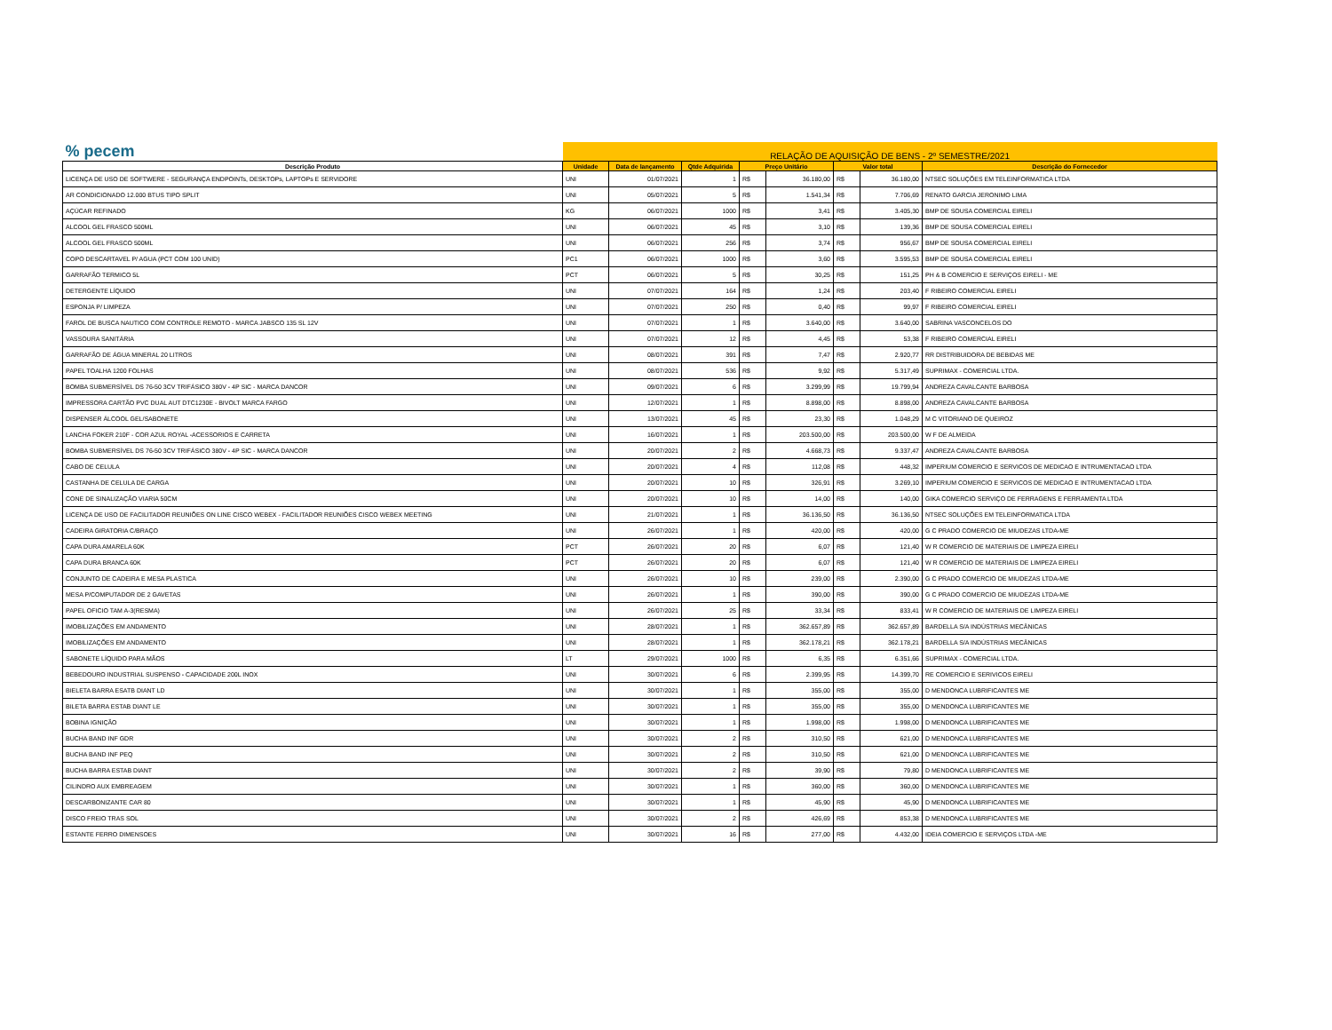| % pecem | RELAÇÃO DE AQUISIÇÃO DE BENS - 2º SEMESTRE/2021 | | | | | | | |
| Descrição Produto | Unidade | Data de lançamento | Qtde Adquirida | Preço Unitário | | Valor total | | Descrição do Fornecedor |
| LICENÇA DE USO DE SOFTWERE - SEGURANÇA ENDPOINTs, DESKTOPs, LAPTOPs E SERVIDORE | UNI | 01/07/2021 | 1 | R$ | 36.180,00 | R$ | 36.180,00 | NTSEC SOLUÇÕES EM TELEINFORMATICA LTDA |
| AR CONDICIONADO 12.000 BTUS TIPO SPLIT | UNI | 05/07/2021 | 5 | R$ | 1.541,34 | R$ | 7.706,69 | RENATO GARCIA JERONIMO LIMA |
| AÇÚCAR REFINADO | KG | 06/07/2021 | 1000 | R$ | 3,41 | R$ | 3.405,30 | BMP DE SOUSA COMERCIAL EIRELI |
| ALCOOL GEL FRASCO 500ML | UNI | 06/07/2021 | 45 | R$ | 3,10 | R$ | 139,36 | BMP DE SOUSA COMERCIAL EIRELI |
| ALCOOL GEL FRASCO 500ML | UNI | 06/07/2021 | 256 | R$ | 3,74 | R$ | 956,67 | BMP DE SOUSA COMERCIAL EIRELI |
| COPO DESCARTAVEL P/ AGUA (PCT COM 100 UNID) | PC1 | 06/07/2021 | 1000 | R$ | 3,60 | R$ | 3.595,53 | BMP DE SOUSA COMERCIAL EIRELI |
| GARRAFÃO TERMICO 5L | PCT | 06/07/2021 | 5 | R$ | 30,25 | R$ | 151,25 | PH & B COMERCIO E SERVIÇOS EIRELI - ME |
| DETERGENTE LÍQUIDO | UNI | 07/07/2021 | 164 | R$ | 1,24 | R$ | 203,40 | F RIBEIRO COMERCIAL EIRELI |
| ESPONJA P/ LIMPEZA | UNI | 07/07/2021 | 250 | R$ | 0,40 | R$ | 99,97 | F RIBEIRO COMERCIAL EIRELI |
| FAROL DE BUSCA NAUTICO COM CONTROLE REMOTO - MARCA JABSCO 135 SL 12V | UNI | 07/07/2021 | 1 | R$ | 3.640,00 | R$ | 3.640,00 | SABRINA VASCONCELOS DO |
| VASSOURA SANITÁRIA | UNI | 07/07/2021 | 12 | R$ | 4,45 | R$ | 53,38 | F RIBEIRO COMERCIAL EIRELI |
| GARRAFÃO DE ÁGUA MINERAL 20 LITROS | UNI | 08/07/2021 | 391 | R$ | 7,47 | R$ | 2.920,77 | RR DISTRIBUIDORA DE BEBIDAS ME |
| PAPEL TOALHA 1200 FOLHAS | UNI | 08/07/2021 | 536 | R$ | 9,92 | R$ | 5.317,49 | SUPRIMAX - COMERCIAL LTDA. |
| BOMBA SUBMERSÍVEL DS 76-50 3CV TRIFÁSICO 380V - 4P SIC - MARCA DANCOR | UNI | 09/07/2021 | 6 | R$ | 3.299,99 | R$ | 19.799,94 | ANDREZA CAVALCANTE BARBOSA |
| IMPRESSORA CARTÃO PVC DUAL AUT DTC1230E - BIVOLT MARCA FARGO | UNI | 12/07/2021 | 1 | R$ | 8.898,00 | R$ | 8.898,00 | ANDREZA CAVALCANTE BARBOSA |
| DISPENSER ÁLCOOL GEL/SABONETE | UNI | 13/07/2021 | 45 | R$ | 23,30 | R$ | 1.048,29 | M C VITORIANO DE QUEIROZ |
| LANCHA FOKER 210F - COR AZUL ROYAL -ACESSORIOS E CARRETA | UNI | 16/07/2021 | 1 | R$ | 203.500,00 | R$ | 203.500,00 | W F DE ALMEIDA |
| BOMBA SUBMERSÍVEL DS 76-50 3CV TRIFÁSICO 380V - 4P SIC - MARCA DANCOR | UNI | 20/07/2021 | 2 | R$ | 4.668,73 | R$ | 9.337,47 | ANDREZA CAVALCANTE BARBOSA |
| CABO DE CELULA | UNI | 20/07/2021 | 4 | R$ | 112,08 | R$ | 448,32 | IMPERIUM COMERCIO E SERVICOS DE MEDICAO E INTRUMENTACAO LTDA |
| CASTANHA DE CELULA DE CARGA | UNI | 20/07/2021 | 10 | R$ | 326,91 | R$ | 3.269,10 | IMPERIUM COMERCIO E SERVICOS DE MEDICAO E INTRUMENTACAO LTDA |
| CONE DE SINALIZAÇÃO VIARIA 50CM | UNI | 20/07/2021 | 10 | R$ | 14,00 | R$ | 140,00 | GIKA COMERCIO SERVIÇO DE FERRAGENS E FERRAMENTA LTDA |
| LICENÇA DE USO DE FACILITADOR REUNIÕES ON LINE CISCO WEBEX - FACILITADOR REUNIÕES CISCO WEBEX MEETING | UNI | 21/07/2021 | 1 | R$ | 36.136,50 | R$ | 36.136,50 | NTSEC SOLUÇÕES EM TELEINFORMATICA LTDA |
| CADEIRA GIRATORIA C/BRAÇO | UNI | 26/07/2021 | 1 | R$ | 420,00 | R$ | 420,00 | G C PRADO COMERCIO DE MIUDEZAS LTDA-ME |
| CAPA DURA AMARELA 60K | PCT | 26/07/2021 | 20 | R$ | 6,07 | R$ | 121,40 | W R COMERCIO DE MATERIAIS DE LIMPEZA EIRELI |
| CAPA DURA BRANCA 60K | PCT | 26/07/2021 | 20 | R$ | 6,07 | R$ | 121,40 | W R COMERCIO DE MATERIAIS DE LIMPEZA EIRELI |
| CONJUNTO DE CADEIRA E MESA PLASTICA | UNI | 26/07/2021 | 10 | R$ | 239,00 | R$ | 2.390,00 | G C PRADO COMERCIO DE MIUDEZAS LTDA-ME |
| MESA P/COMPUTADOR DE 2 GAVETAS | UNI | 26/07/2021 | 1 | R$ | 390,00 | R$ | 390,00 | G C PRADO COMERCIO DE MIUDEZAS LTDA-ME |
| PAPEL OFICIO TAM A-3(RESMA) | UNI | 26/07/2021 | 25 | R$ | 33,34 | R$ | 833,41 | W R COMERCIO DE MATERIAIS DE LIMPEZA EIRELI |
| IMOBILIZAÇÕES EM ANDAMENTO | UNI | 28/07/2021 | 1 | R$ | 362.657,89 | R$ | 362.657,89 | BARDELLA S/A INDÚSTRIAS MECÂNICAS |
| IMOBILIZAÇÕES EM ANDAMENTO | UNI | 28/07/2021 | 1 | R$ | 362.178,21 | R$ | 362.178,21 | BARDELLA S/A INDÚSTRIAS MECÂNICAS |
| SABONETE LÍQUIDO PARA MÃOS | LT | 29/07/2021 | 1000 | R$ | 6,35 | R$ | 6.351,66 | SUPRIMAX - COMERCIAL LTDA. |
| BEBEDOURO INDUSTRIAL SUSPENSO - CAPACIDADE 200L INOX | UNI | 30/07/2021 | 6 | R$ | 2.399,95 | R$ | 14.399,70 | RE COMERCIO E SERIVICOS EIRELI |
| BIELETA BARRA ESATB DIANT LD | UNI | 30/07/2021 | 1 | R$ | 355,00 | R$ | 355,00 | D MENDONCA LUBRIFICANTES ME |
| BILETA BARRA ESTAB DIANT LE | UNI | 30/07/2021 | 1 | R$ | 355,00 | R$ | 355,00 | D MENDONCA LUBRIFICANTES ME |
| BOBINA IGNIÇÃO | UNI | 30/07/2021 | 1 | R$ | 1.998,00 | R$ | 1.998,00 | D MENDONCA LUBRIFICANTES ME |
| BUCHA BAND INF GDR | UNI | 30/07/2021 | 2 | R$ | 310,50 | R$ | 621,00 | D MENDONCA LUBRIFICANTES ME |
| BUCHA BAND INF PEQ | UNI | 30/07/2021 | 2 | R$ | 310,50 | R$ | 621,00 | D MENDONCA LUBRIFICANTES ME |
| BUCHA BARRA ESTAB DIANT | UNI | 30/07/2021 | 2 | R$ | 39,90 | R$ | 79,80 | D MENDONCA LUBRIFICANTES ME |
| CILINDRO AUX EMBREAGEM | UNI | 30/07/2021 | 1 | R$ | 360,00 | R$ | 360,00 | D MENDONCA LUBRIFICANTES ME |
| DESCARBONIZANTE CAR 80 | UNI | 30/07/2021 | 1 | R$ | 45,90 | R$ | 45,90 | D MENDONCA LUBRIFICANTES ME |
| DISCO FREIO TRAS SOL | UNI | 30/07/2021 | 2 | R$ | 426,69 | R$ | 853,38 | D MENDONCA LUBRIFICANTES ME |
| ESTANTE FERRO DIMENSOES | UNI | 30/07/2021 | 16 | R$ | 277,00 | R$ | 4.432,00 | IDEIA COMERCIO E SERVIÇOS LTDA -ME |